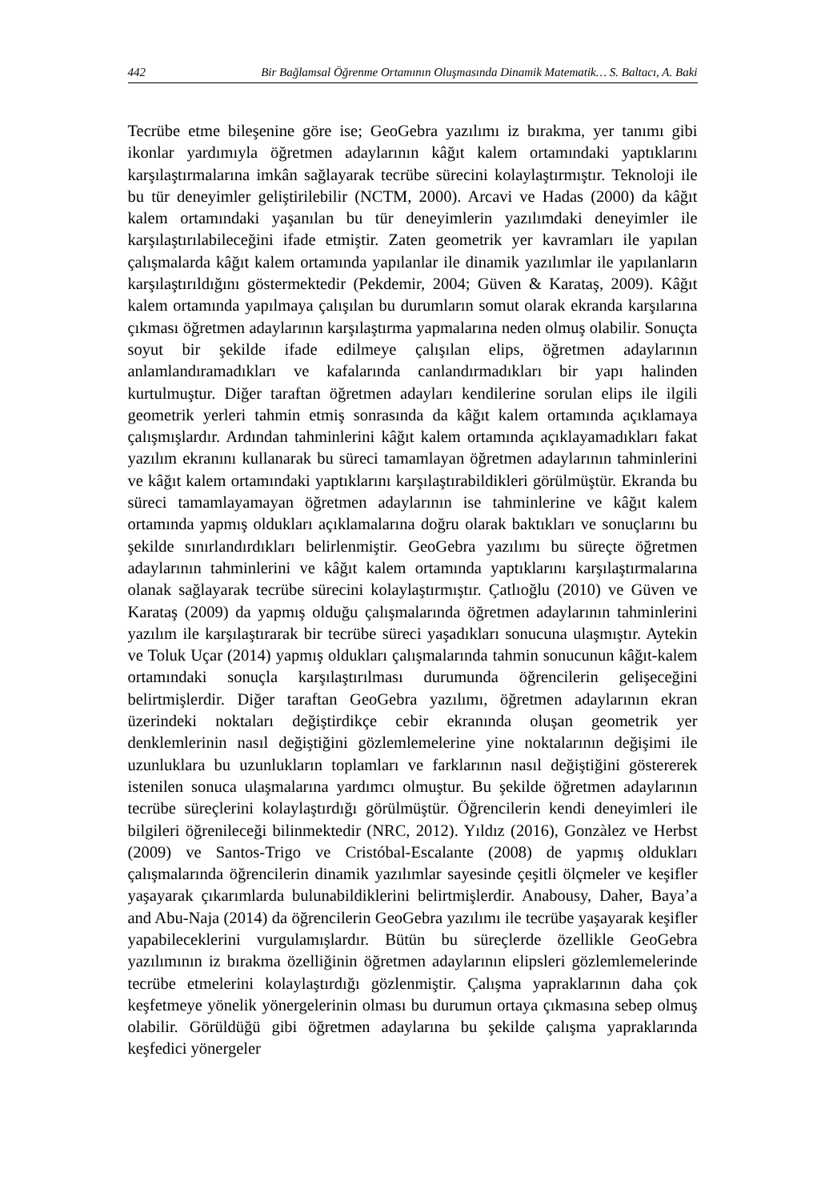442 Bir Bağlamsal Öğrenme Ortamının Oluşmasında Dinamik Matematik… S. Baltacı, A. Baki
Tecrübe etme bileşenine göre ise; GeoGebra yazılımı iz bırakma, yer tanımı gibi ikonlar yardımıyla öğretmen adaylarının kâğıt kalem ortamındaki yaptıklarını karşılaştırmalarına imkân sağlayarak tecrübe sürecini kolaylaştırmıştır. Teknoloji ile bu tür deneyimler geliştirilebilir (NCTM, 2000). Arcavi ve Hadas (2000) da kâğıt kalem ortamındaki yaşanılan bu tür deneyimlerin yazılımdaki deneyimler ile karşılaştırılabileceğini ifade etmiştir. Zaten geometrik yer kavramları ile yapılan çalışmalarda kâğıt kalem ortamında yapılanlar ile dinamik yazılımlar ile yapılanların karşılaştırıldığını göstermektedir (Pekdemir, 2004; Güven & Karataş, 2009). Kâğıt kalem ortamında yapılmaya çalışılan bu durumların somut olarak ekranda karşılarına çıkması öğretmen adaylarının karşılaştırma yapmalarına neden olmuş olabilir. Sonuçta soyut bir şekilde ifade edilmeye çalışılan elips, öğretmen adaylarının anlamlandıramadıkları ve kafalarında canlandırmadıkları bir yapı halinden kurtulmuştur. Diğer taraftan öğretmen adayları kendilerine sorulan elips ile ilgili geometrik yerleri tahmin etmiş sonrasında da kâğıt kalem ortamında açıklamaya çalışmışlardır. Ardından tahminlerini kâğıt kalem ortamında açıklayamadıkları fakat yazılım ekranını kullanarak bu süreci tamamlayan öğretmen adaylarının tahminlerini ve kâğıt kalem ortamındaki yaptıklarını karşılaştırabildikleri görülmüştür. Ekranda bu süreci tamamlayamayan öğretmen adaylarının ise tahminlerine ve kâğıt kalem ortamında yapmış oldukları açıklamalarına doğru olarak baktıkları ve sonuçlarını bu şekilde sınırlandırdıkları belirlenmiştir. GeoGebra yazılımı bu süreçte öğretmen adaylarının tahminlerini ve kâğıt kalem ortamında yaptıklarını karşılaştırmalarına olanak sağlayarak tecrübe sürecini kolaylaştırmıştır. Çatlıoğlu (2010) ve Güven ve Karataş (2009) da yapmış olduğu çalışmalarında öğretmen adaylarının tahminlerini yazılım ile karşılaştırarak bir tecrübe süreci yaşadıkları sonucuna ulaşmıştır. Aytekin ve Toluk Uçar (2014) yapmış oldukları çalışmalarında tahmin sonucunun kâğıt-kalem ortamındaki sonuçla karşılaştırılması durumunda öğrencilerin gelişeceğini belirtmişlerdir. Diğer taraftan GeoGebra yazılımı, öğretmen adaylarının ekran üzerindeki noktaları değiştirdikçe cebir ekranında oluşan geometrik yer denklemlerinin nasıl değiştiğini gözlemlemelerine yine noktalarının değişimi ile uzunluklara bu uzunlukların toplamları ve farklarının nasıl değiştiğini göstererek istenilen sonuca ulaşmalarına yardımcı olmuştur. Bu şekilde öğretmen adaylarının tecrübe süreçlerini kolaylaştırdığı görülmüştür. Öğrencilerin kendi deneyimleri ile bilgileri öğrenileceği bilinmektedir (NRC, 2012). Yıldız (2016), Gonzàlez ve Herbst (2009) ve Santos-Trigo ve Cristóbal-Escalante (2008) de yapmış oldukları çalışmalarında öğrencilerin dinamik yazılımlar sayesinde çeşitli ölçmeler ve keşifler yaşayarak çıkarımlarda bulunabildiklerini belirtmişlerdir. Anabousy, Daher, Baya’a and Abu-Naja (2014) da öğrencilerin GeoGebra yazılımı ile tecrübe yaşayarak keşifler yapabileceklerini vurgulamışlardır. Bütün bu süreçlerde özellikle GeoGebra yazılımının iz bırakma özelliğinin öğretmen adaylarının elipsleri gözlemlemelerinde tecrübe etmelerini kolaylaştırdığı gözlenmiştir. Çalışma yapraklarının daha çok keşfetmeye yönelik yönergelerinin olması bu durumun ortaya çıkmasına sebep olmuş olabilir. Görüldüğü gibi öğretmen adaylarına bu şekilde çalışma yapraklarında keşfedici yönergeler